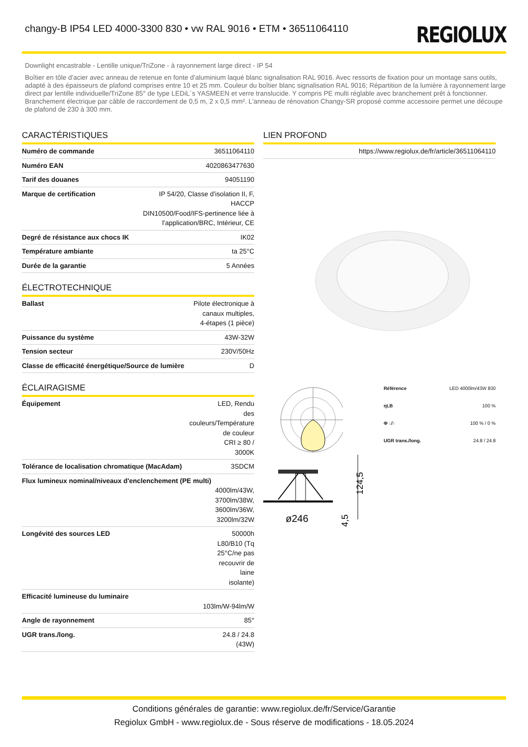changy-B IP54 LED 4000-3300 830 • vw RAL 9016 • ETM • 36511064110
REGIOLUX
Downlight encastrable - Lentille unique/TriZone - à rayonnement large direct - IP 54
Boîtier en tôle d'acier avec anneau de retenue en fonte d'aluminium laqué blanc signalisation RAL 9016. Avec ressorts de fixation pour un montage sans outils, adapté à des épaisseurs de plafond comprises entre 10 et 25 mm. Couleur du boîtier blanc signalisation RAL 9016; Répartition de la lumière à rayonnement large direct par lentille individuelle/TriZone 85° de type LEDiL´s YASMEEN et verre translucide. Y compris PE multi réglable avec branchement prêt à fonctionner. Branchement électrique par câble de raccordement de 0,5 m, 2 x 0,5 mm². L'anneau de rénovation Changy-SR proposé comme accessoire permet une découpe de plafond de 230 à 300 mm.
CARACTÉRISTIQUES
| Numéro de commande | 36511064110 |
| Numéro EAN | 4020863477630 |
| Tarif des douanes | 94051190 |
| Marque de certification | IP 54/20, Classe d'isolation II, F, HACCP DIN10500/Food/IFS-pertinence liée à l'application/BRC, Intérieur, CE |
| Degré de résistance aux chocs IK | IK02 |
| Température ambiante | ta 25°C |
| Durée de la garantie | 5 Années |
ÉLECTROTECHNIQUE
| Ballast | Pilote électronique à canaux multiples, 4-étapes (1 pièce) |
| Puissance du système | 43W-32W |
| Tension secteur | 230V/50Hz |
| Classe de efficacité énergétique/Source de lumière | D |
ÉCLAIRAGISME
| Équipement | LED, Rendu des couleurs/Température de couleur CRI ≥ 80 / 3000K |
| Tolérance de localisation chromatique (MacAdam) | 3SDCM |
| Flux lumineux nominal/niveaux d'enclenchement (PE multi) 4000lm/43W, 3700lm/38W, 3600lm/36W, 3200lm/32W | |
| Longévité des sources LED | 50000h L80/B10 (Tq 25°C/ne pas recouvrir de laine isolante) |
| Efficacité lumineuse du luminaire 103lm/W-94lm/W | |
| Angle de rayonnement | 85° |
| UGR trans./long. | 24.8 / 24.8 (43W) |
LIEN PROFOND
| https://www.regiolux.de/fr/article/36511064110 |
| Référence | LED 4000lm/43W 830 |
| ηLB | 100 % |
| Φ ↓/↑ | 100 % / 0 % |
| UGR trans./long. | 24.8 / 24.8 |
ø246
124,5
4,5
Conditions générales de garantie: www.regiolux.de/fr/Service/Garantie
Regiolux GmbH - www.regiolux.de - Sous réserve de modifications - 18.05.2024